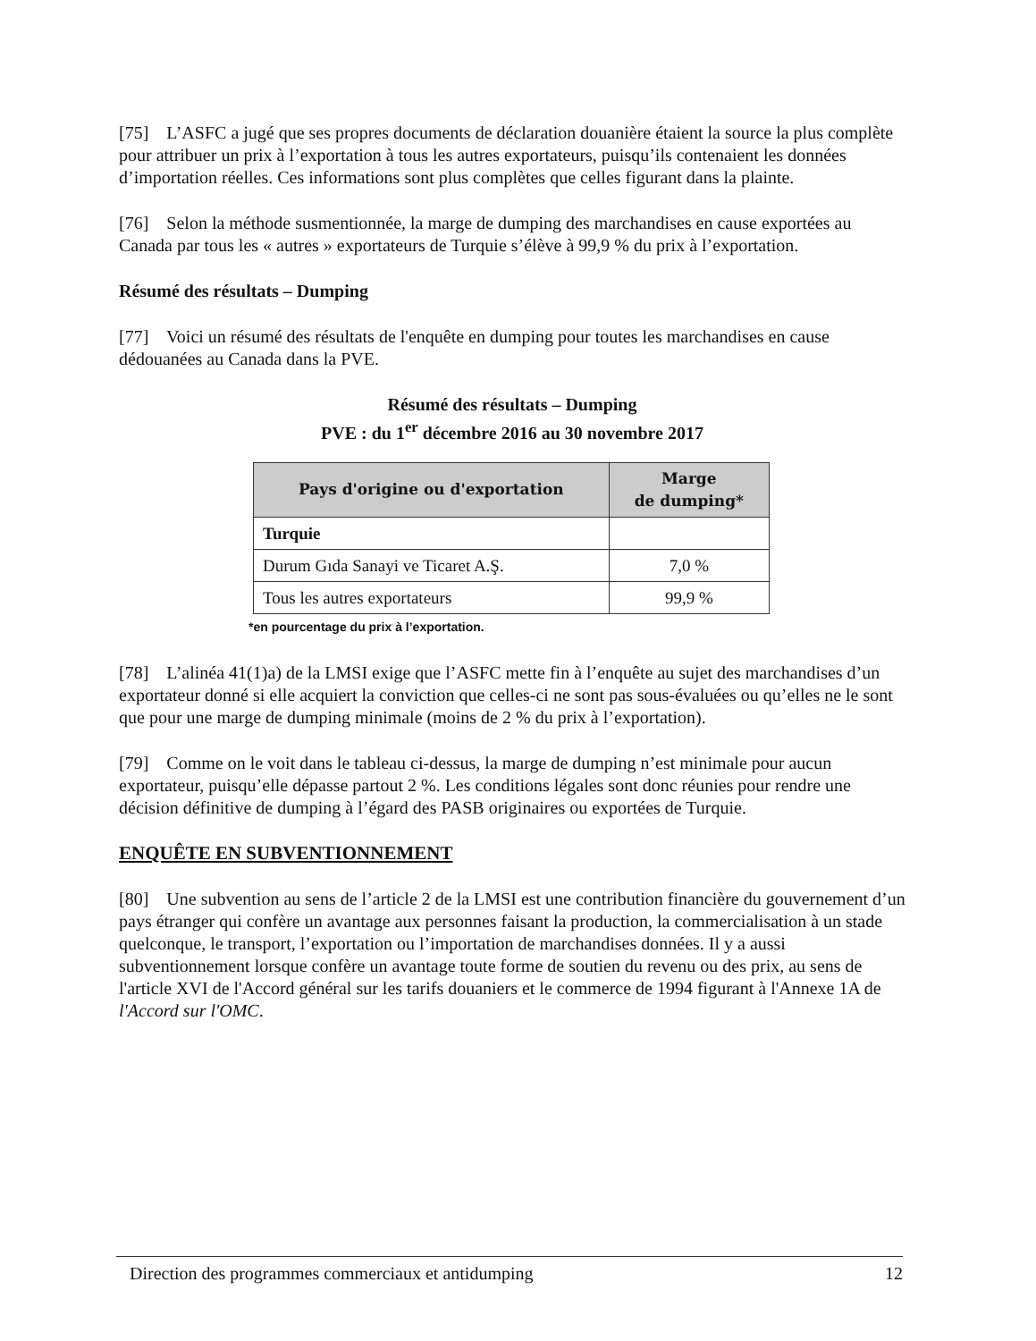[75] L’ASFC a jugé que ses propres documents de déclaration douanière étaient la source la plus complète pour attribuer un prix à l’exportation à tous les autres exportateurs, puisqu’ils contenaient les données d’importation réelles. Ces informations sont plus complètes que celles figurant dans la plainte.
[76] Selon la méthode susmentionnée, la marge de dumping des marchandises en cause exportées au Canada par tous les « autres » exportateurs de Turquie s’élève à 99,9 % du prix à l’exportation.
Résumé des résultats – Dumping
[77] Voici un résumé des résultats de l'enquête en dumping pour toutes les marchandises en cause dédouanées au Canada dans la PVE.
Résumé des résultats – Dumping
PVE : du 1<sup>er</sup> décembre 2016 au 30 novembre 2017
| Pays d'origine ou d'exportation | Marge de dumping* |
| --- | --- |
| Turquie | |
| Durum Gıda Sanayi ve Ticaret A.Ş. | 7,0 % |
| Tous les autres exportateurs | 99,9 % |
*en pourcentage du prix à l’exportation.
[78] L’alinéa 41(1)a) de la LMSI exige que l’ASFC mette fin à l’enquête au sujet des marchandises d’un exportateur donné si elle acquiert la conviction que celles-ci ne sont pas sous-évaluées ou qu’elles ne le sont que pour une marge de dumping minimale (moins de 2 % du prix à l’exportation).
[79] Comme on le voit dans le tableau ci-dessus, la marge de dumping n’est minimale pour aucun exportateur, puisqu’elle dépasse partout 2 %. Les conditions légales sont donc réunies pour rendre une décision définitive de dumping à l’égard des PASB originaires ou exportées de Turquie.
ENQUÊTE EN SUBVENTIONNEMENT
[80] Une subvention au sens de l’article 2 de la LMSI est une contribution financière du gouvernement d’un pays étranger qui confère un avantage aux personnes faisant la production, la commercialisation à un stade quelconque, le transport, l’exportation ou l’importation de marchandises données. Il y a aussi subventionnement lorsque confère un avantage toute forme de soutien du revenu ou des prix, au sens de l'article XVI de l'Accord général sur les tarifs douaniers et le commerce de 1994 figurant à l'Annexe 1A de l'Accord sur l'OMC.
Direction des programmes commerciaux et antidumping 12